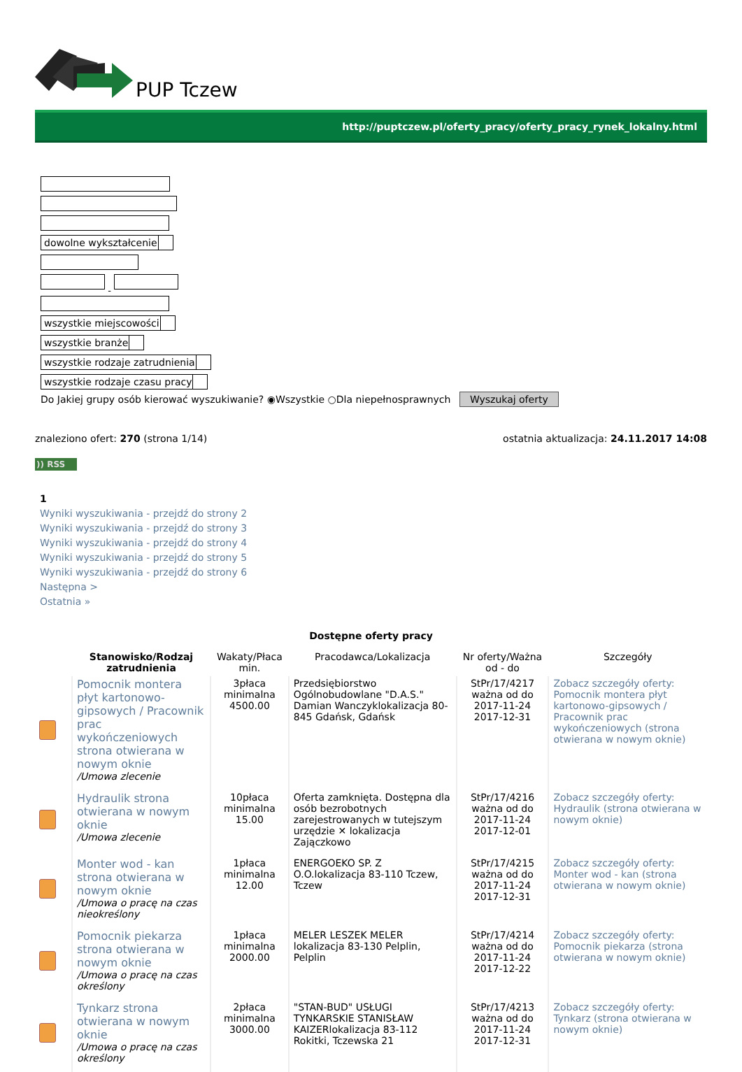PUP Tczew
http://puptczew.pl/oferty_pracy/oferty_pracy_rynek_lokalny.html
dowolne wykształcenie
- wszystkie miejscowości
wszystkie branże
wszystkie rodzaje zatrudnienia
wszystkie rodzaje czasu pracy
Do Jakiej grupy osób kierować wyszukiwanie? ◉Wszystkie ○Dla niepełnosprawnych Wyszukaj oferty
znaleziono ofert: 270 (strona 1/14)
ostatnia aktualizacja: 24.11.2017 14:08
)) RSS
1
Wyniki wyszukiwania - przejdź do strony 2
Wyniki wyszukiwania - przejdź do strony 3
Wyniki wyszukiwania - przejdź do strony 4
Wyniki wyszukiwania - przejdź do strony 5
Wyniki wyszukiwania - przejdź do strony 6
Następna >
Ostatnia »
Dostępne oferty pracy
| | Stanowisko/Rodzaj zatrudnienia | Wakaty/Płaca min. | Pracodawca/Lokalizacja | Nr oferty/Ważna od - do | Szczegóły |
| --- | --- | --- | --- | --- | --- |
| | Pomocnik montera płyt kartonowo-gipsowych / Pracownik prac wykończeniowych strona otwierana w nowym oknie /Umowa zlecenie | 3płaca minimalna 4500.00 | Przedsiębiorstwo Ogólnobudowlane "D.A.S." Damian Wanczyklokalizacja 80-845 Gdańsk, Gdańsk | StPr/17/4217 ważna od do 2017-11-24 2017-12-31 | Zobacz szczegóły oferty: Pomocnik montera płyt kartonowo-gipsowych / Pracownik prac wykończeniowych (strona otwierana w nowym oknie) |
| | Hydraulik strona otwierana w nowym oknie /Umowa zlecenie | 10płaca minimalna 15.00 | Oferta zamknięta. Dostępna dla osób bezrobotnych zarejestrowanych w tutejszym urzędzie ✕ lokalizacja Zajączkowo | StPr/17/4216 ważna od do 2017-11-24 2017-12-01 | Zobacz szczegóły oferty: Hydraulik (strona otwierana w nowym oknie) |
| | Monter wod - kan strona otwierana w nowym oknie /Umowa o pracę na czas nieokreślony | 1płaca minimalna 12.00 | ENERGOEKO SP. Z O.O.lokalizacja 83-110 Tczew, Tczew | StPr/17/4215 ważna od do 2017-11-24 2017-12-31 | Zobacz szczegóły oferty: Monter wod - kan (strona otwierana w nowym oknie) |
| | Pomocnik piekarza strona otwierana w nowym oknie /Umowa o pracę na czas określony | 1płaca minimalna 2000.00 | MELER LESZEK MELER lokalizacja 83-130 Pelplin, Pelplin | StPr/17/4214 ważna od do 2017-11-24 2017-12-22 | Zobacz szczegóły oferty: Pomocnik piekarza (strona otwierana w nowym oknie) |
| | Tynkarz strona otwierana w nowym oknie /Umowa o pracę na czas określony | 2płaca minimalna 3000.00 | "STAN-BUD" USŁUGI TYNKARSKIE STANISŁAW KAIZERlokalizacja 83-112 Rokitki, Tczewska 21 | StPr/17/4213 ważna od do 2017-11-24 2017-12-31 | Zobacz szczegóły oferty: Tynkarz (strona otwierana w nowym oknie) |